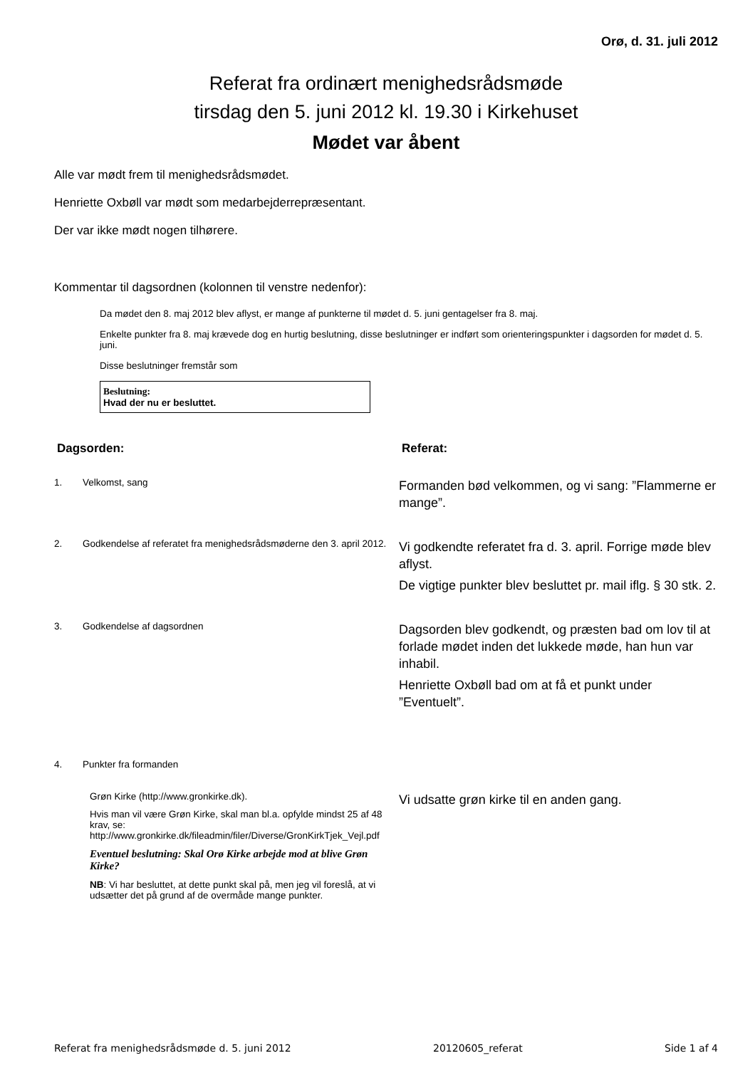Orø, d. 31. juli 2012
Referat fra ordinært menighedsrådsmøde
tirsdag den 5. juni 2012 kl. 19.30 i Kirkehuset
Mødet var åbent
Alle var mødt frem til menighedsrådsmødet.
Henriette Oxbøll var mødt som medarbejderrepræsentant.
Der var ikke mødt nogen tilhørere.
Kommentar til dagsordnen (kolonnen til venstre nedenfor):
Da mødet den 8. maj 2012 blev aflyst, er mange af punkterne til mødet d. 5. juni gentagelser fra 8. maj.
Enkelte punkter fra 8. maj krævede dog en hurtig beslutning, disse beslutninger er indført som orienteringspunkter i dagsorden for mødet d. 5. juni.
Disse beslutninger fremstår som
Beslutning:
Hvad der nu er besluttet.
| Dagsorden: | | Referat: |
| --- | --- | --- |
| 1. | Velkomst, sang | Formanden bød velkommen, og vi sang: ”Flammerne er mange”. |
| 2. | Godkendelse af referatet fra menighedsrådsmøderne den 3. april 2012. | Vi godkendte referatet fra d. 3. april. Forrige møde blev aflyst. De vigtige punkter blev besluttet pr. mail iflg. § 30 stk. 2. |
| 3. | Godkendelse af dagsordnen | Dagsorden blev godkendt, og præsten bad om lov til at forlade mødet inden det lukkede møde, han hun var inhabil. Henriette Oxbøll bad om at få et punkt under ”Eventuelt”. |
| 4. | Punkter fra formanden | |
| | Grøn Kirke (http://www.gronkirke.dk). Hvis man vil være Grøn Kirke, skal man bl.a. opfylde mindst 25 af 48 krav, se: http://www.gronkirke.dk/fileadmin/filer/Diverse/GronKirkTjek_Vejl.pdf Eventuel beslutning: Skal Orø Kirke arbejde mod at blive Grøn Kirke? NB : Vi har besluttet, at dette punkt skal på, men jeg vil foreslå, at vi udsætter det på grund af de overmåde mange punkter. | Vi udsatte grøn kirke til en anden gang. |
Referat fra menighedsrådsmøde d. 5. juni 2012 20120605_referat Side 1 af 4